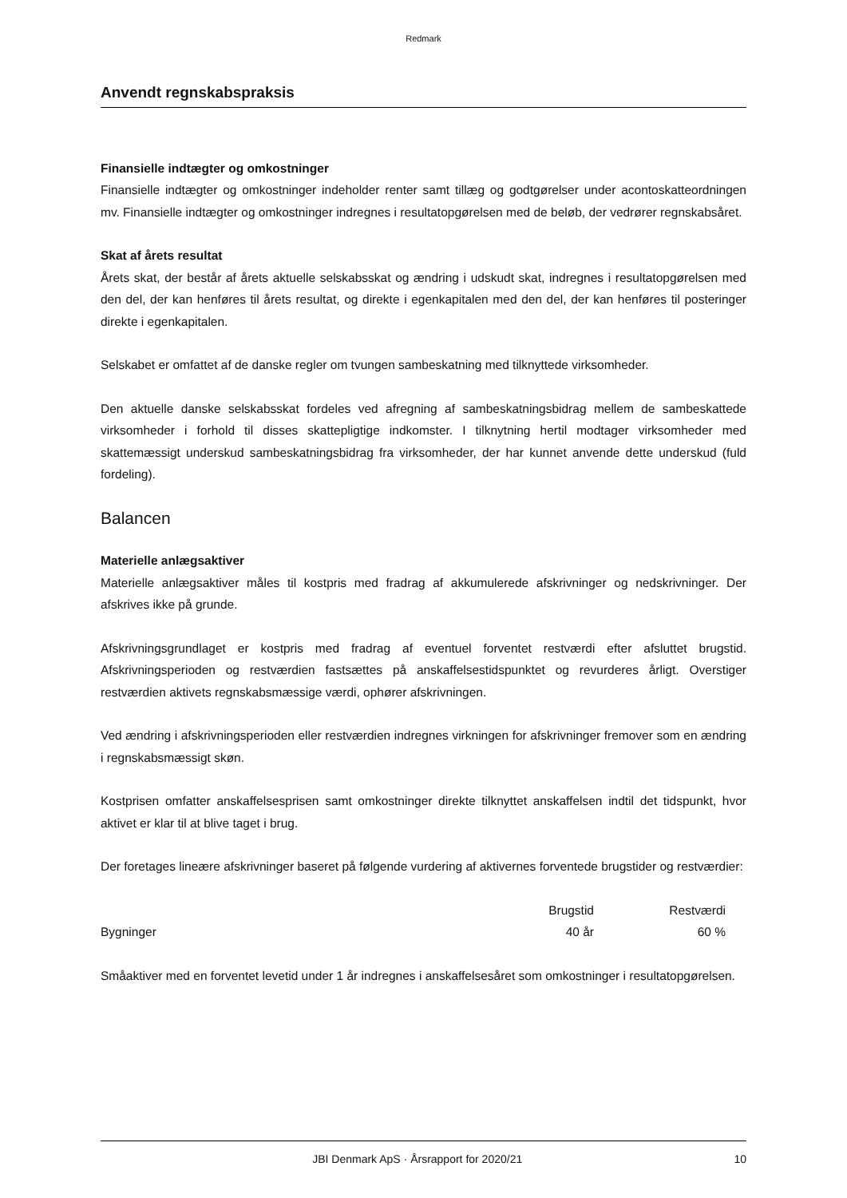Redmark
Anvendt regnskabspraksis
Finansielle indtægter og omkostninger
Finansielle indtægter og omkostninger indeholder renter samt tillæg og godtgørelser under acontoskatteordningen mv. Finansielle indtægter og omkostninger indregnes i resultatopgørelsen med de beløb, der vedrører regnskabsåret.
Skat af årets resultat
Årets skat, der består af årets aktuelle selskabsskat og ændring i udskudt skat, indregnes i resultatopgørelsen med den del, der kan henføres til årets resultat, og direkte i egenkapitalen med den del, der kan henføres til posteringer direkte i egenkapitalen.
Selskabet er omfattet af de danske regler om tvungen sambeskatning med tilknyttede virksomheder.
Den aktuelle danske selskabsskat fordeles ved afregning af sambeskatningsbidrag mellem de sambeskattede virksomheder i forhold til disses skattepligtige indkomster. I tilknytning hertil modtager virksomheder med skattemæssigt underskud sambeskatningsbidrag fra virksomheder, der har kunnet anvende dette underskud (fuld fordeling).
Balancen
Materielle anlægsaktiver
Materielle anlægsaktiver måles til kostpris med fradrag af akkumulerede afskrivninger og nedskrivninger. Der afskrives ikke på grunde.
Afskrivningsgrundlaget er kostpris med fradrag af eventuel forventet restværdi efter afsluttet brugstid. Afskrivningsperioden og restværdien fastsættes på anskaffelsestidspunktet og revurderes årligt. Overstiger restværdien aktivets regnskabsmæssige værdi, ophører afskrivningen.
Ved ændring i afskrivningsperioden eller restværdien indregnes virkningen for afskrivninger fremover som en ændring i regnskabsmæssigt skøn.
Kostprisen omfatter anskaffelsesprisen samt omkostninger direkte tilknyttet anskaffelsen indtil det tidspunkt, hvor aktivet er klar til at blive taget i brug.
Der foretages lineære afskrivninger baseret på følgende vurdering af aktivernes forventede brugstider og restværdier:
| | Brugstid | Restværdi |
| --- | --- | --- |
| Bygninger | 40 år | 60 % |
Småaktiver med en forventet levetid under 1 år indregnes i anskaffelsesåret som omkostninger i resultatopgørelsen.
JBI Denmark ApS · Årsrapport for 2020/21 10